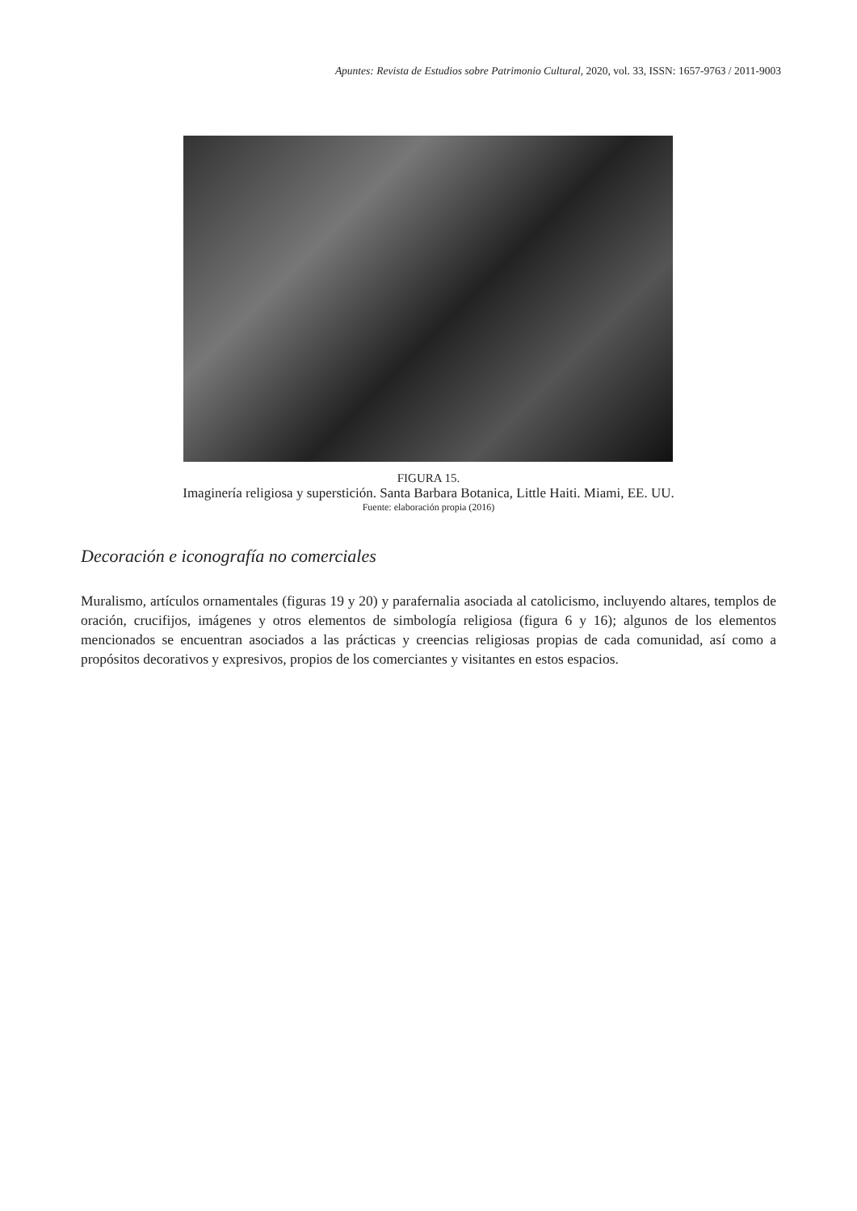Apuntes: Revista de Estudios sobre Patrimonio Cultural, 2020, vol. 33, ISSN: 1657-9763 / 2011-9003
FIGURA 15.
Imaginería religiosa y superstición. Santa Barbara Botanica, Little Haiti. Miami, EE. UU.
Fuente: elaboración propia (2016)
Decoración e iconografía no comerciales
Muralismo, artículos ornamentales (figuras 19 y 20) y parafernalia asociada al catolicismo, incluyendo altares, templos de oración, crucifijos, imágenes y otros elementos de simbología religiosa (figura 6 y 16); algunos de los elementos mencionados se encuentran asociados a las prácticas y creencias religiosas propias de cada comunidad, así como a propósitos decorativos y expresivos, propios de los comerciantes y visitantes en estos espacios.